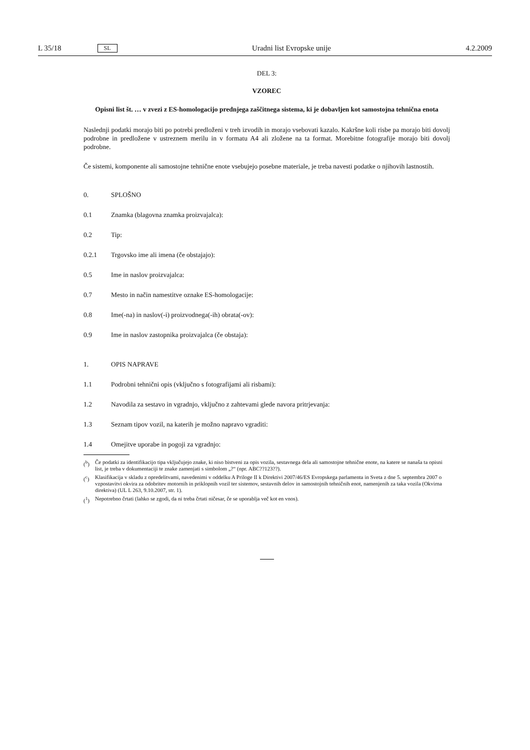L 35/18 SL Uradni list Evropske unije 4.2.2009
DEL 3:
VZOREC
Opisni list št. … v zvezi z ES-homologacijo prednjega zaščitnega sistema, ki je dobavljen kot samostojna tehnična enota
Naslednji podatki morajo biti po potrebi predloženi v treh izvodih in morajo vsebovati kazalo. Kakršne koli risbe pa morajo biti dovolj podrobne in predložene v ustreznem merilu in v formatu A4 ali zložene na ta format. Morebitne fotografije morajo biti dovolj podrobne.
Če sistemi, komponente ali samostojne tehnične enote vsebujejo posebne materiale, je treba navesti podatke o njihovih lastnostih.
0. SPLOŠNO
0.1 Znamka (blagovna znamka proizvajalca):
0.2 Tip:
0.2.1 Trgovsko ime ali imena (če obstajajo):
0.5 Ime in naslov proizvajalca:
0.7 Mesto in način namestitve oznake ES-homologacije:
0.8 Ime(-na) in naslov(-i) proizvodnega(-ih) obrata(-ov):
0.9 Ime in naslov zastopnika proizvajalca (če obstaja):
1. OPIS NAPRAVE
1.1 Podrobni tehnični opis (vključno s fotografijami ali risbami):
1.2 Navodila za sestavo in vgradnjo, vključno z zahtevami glede navora pritrjevanja:
1.3 Seznam tipov vozil, na katerih je možno napravo vgraditi:
1.4 Omejitve uporabe in pogoji za vgradnjo:
(<sup>b</sup>) Če podatki za identifikacijo tipa vključujejo znake, ki niso bistveni za opis vozila, sestavnega dela ali samostojne tehnične enote, na katere se nanaša ta opisni list, je treba v dokumentaciji te znake zamenjati s simbolom „?“ (npr. ABC??123??).
(<sup>c</sup>) Klasifikacija v skladu z opredelitvami, navedenimi v oddelku A Priloge II k Direktivi 2007/46/ES Evropskega parlamenta in Sveta z dne 5. septembra 2007 o vzpostavitvi okvira za odobritev motornih in priklopnih vozil ter sistemov, sestavnih delov in samostojnih tehničnih enot, namenjenih za taka vozila (Okvirna direktiva) (UL L 263, 9.10.2007, str. 1).
(<sup>1</sup>) Nepotrebno črtati (lahko se zgodi, da ni treba črtati ničesar, če se uporablja več kot en vnos).